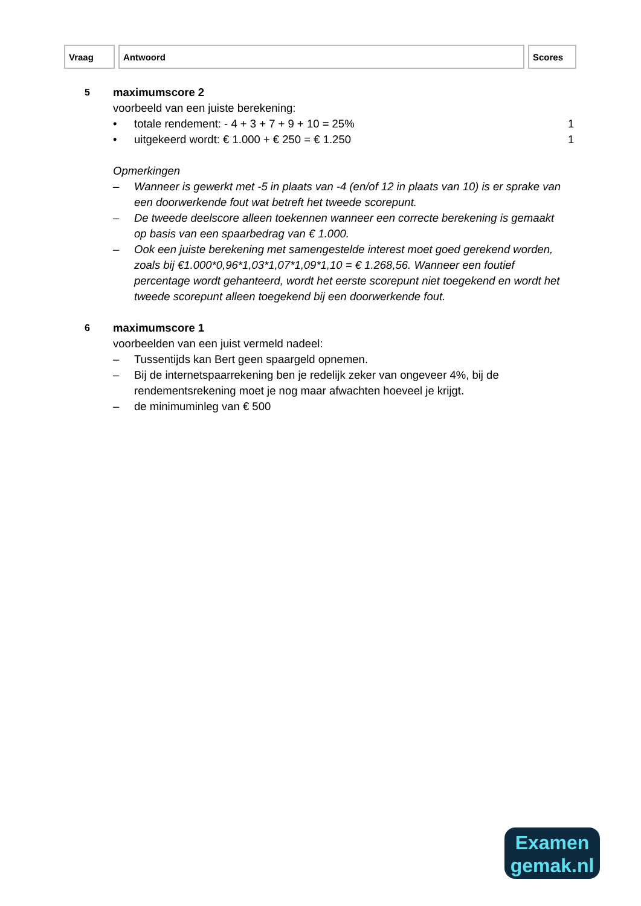| Vraag | Antwoord | Scores |
| --- | --- | --- |
5
maximumscore 2
voorbeeld van een juiste berekening:
• totale rendement: - 4 + 3 + 7 + 9 + 10 = 25%
1
• uitgekeerd wordt: € 1.000 + € 250 = € 1.250
1
Opmerkingen
– Wanneer is gewerkt met -5 in plaats van -4 (en/of 12 in plaats van 10) is er sprake van een doorwerkende fout wat betreft het tweede scorepunt.
– De tweede deelscore alleen toekennen wanneer een correcte berekening is gemaakt op basis van een spaarbedrag van € 1.000.
– Ook een juiste berekening met samengestelde interest moet goed gerekend worden, zoals bij €1.000*0,96*1,03*1,07*1,09*1,10 = € 1.268,56. Wanneer een foutief percentage wordt gehanteerd, wordt het eerste scorepunt niet toegekend en wordt het tweede scorepunt alleen toegekend bij een doorwerkende fout.
6
maximumscore 1
voorbeelden van een juist vermeld nadeel:
– Tussentijds kan Bert geen spaargeld opnemen.
– Bij de internetspaarrekening ben je redelijk zeker van ongeveer 4%, bij de rendementsrekening moet je nog maar afwachten hoeveel je krijgt.
– de minimuminleg van € 500
Examen
gemak.nl